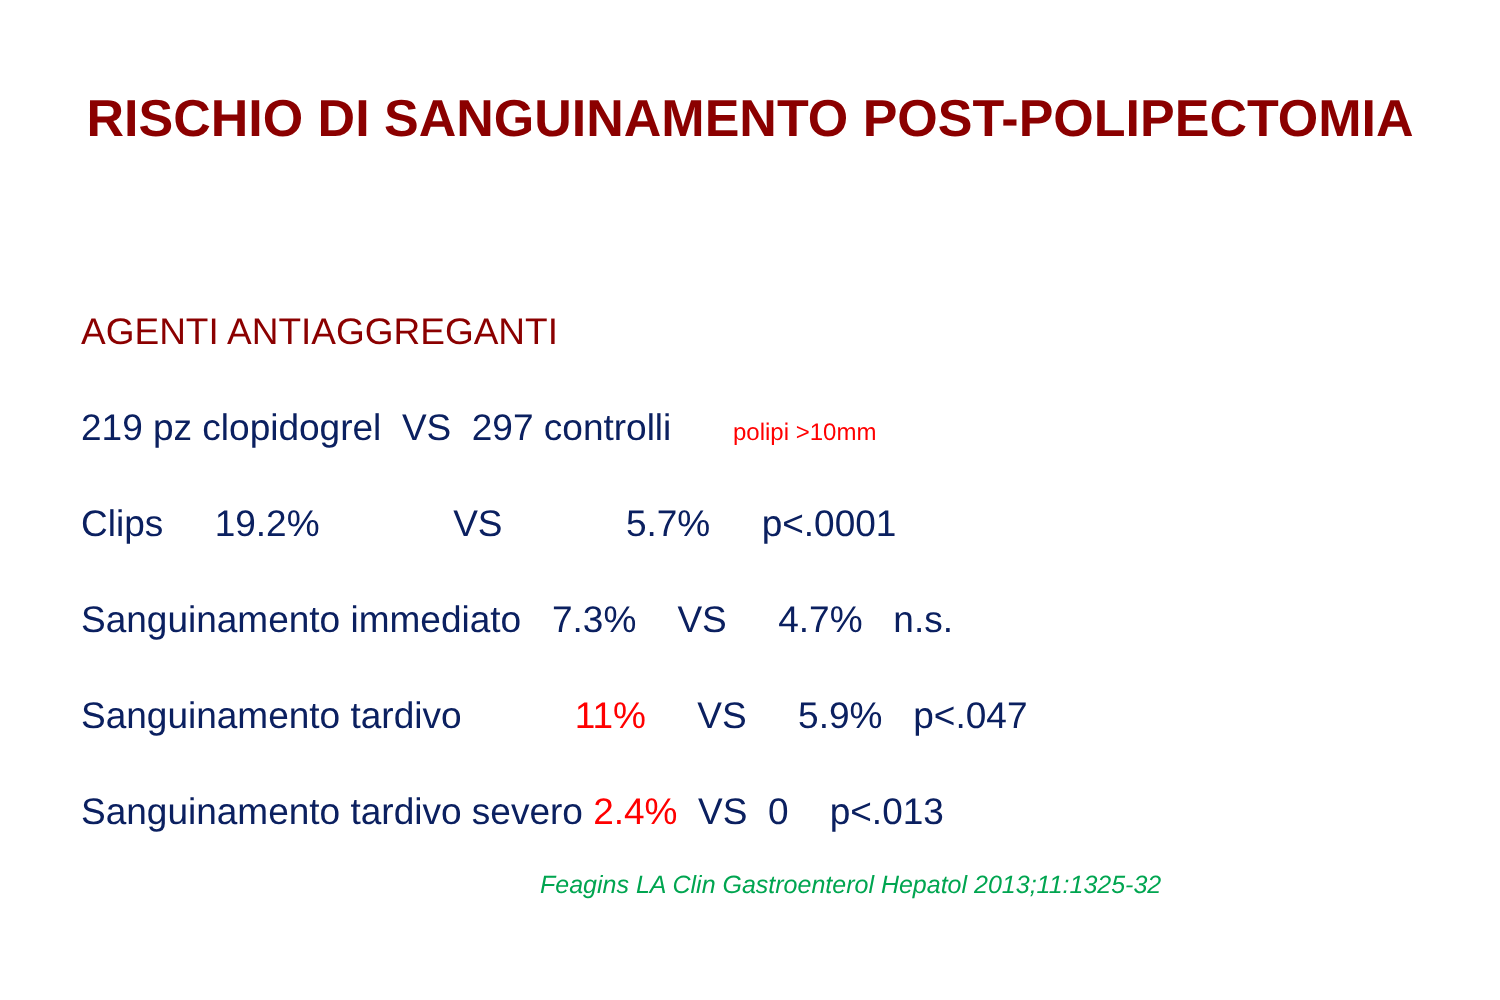RISCHIO DI SANGUINAMENTO POST-POLIPECTOMIA
AGENTI ANTIAGGREGANTI
219 pz clopidogrel VS 297 controlli polipi >10mm
Clips 19.2% VS 5.7% p<.0001
Sanguinamento immediato 7.3% VS 4.7% n.s.
Sanguinamento tardivo 11% VS 5.9% p<.047
Sanguinamento tardivo severo 2.4% VS 0 p<.013
Feagins LA Clin Gastroenterol Hepatol 2013;11:1325-32